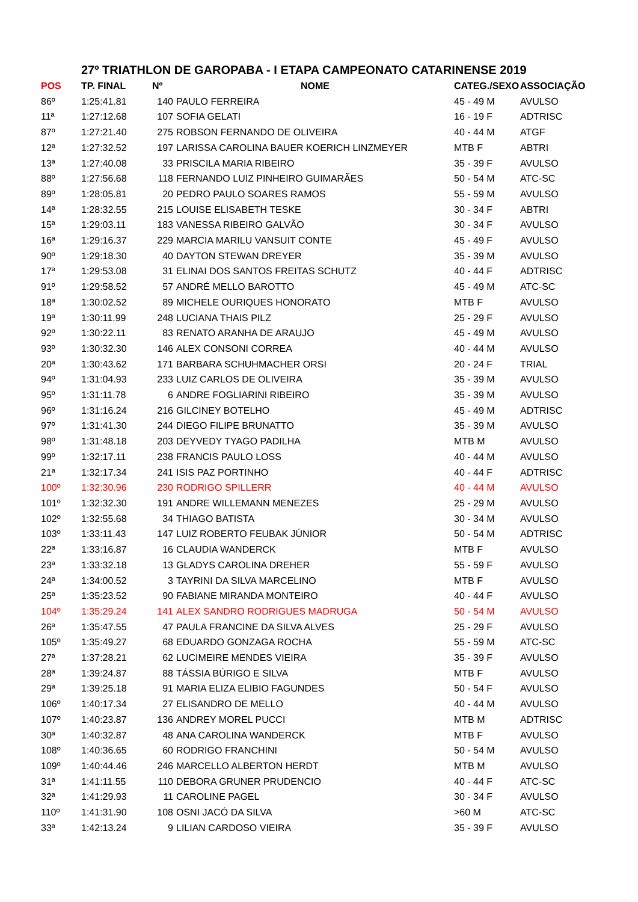27º TRIATHLON DE GAROPABA - I ETAPA CAMPEONATO CATARINENSE 2019
| POS | TP. FINAL | Nº | NOME | CATEG./SEXO | ASSOCIAÇÃO |
| --- | --- | --- | --- | --- | --- |
| 86º | 1:25:41.81 | 140 | PAULO FERREIRA | 45 - 49 M | AVULSO |
| 11ª | 1:27:12.68 | 107 | SOFIA GELATI | 16 - 19 F | ADTRISC |
| 87º | 1:27:21.40 | 275 | ROBSON FERNANDO DE OLIVEIRA | 40 - 44 M | ATGF |
| 12ª | 1:27:32.52 | 197 | LARISSA CAROLINA BAUER KOERICH LINZMEYER | MTB F | ABTRI |
| 13ª | 1:27:40.08 | 33 | PRISCILA MARIA RIBEIRO | 35 - 39 F | AVULSO |
| 88º | 1:27:56.68 | 118 | FERNANDO LUIZ PINHEIRO GUIMARÃES | 50 - 54 M | ATC-SC |
| 89º | 1:28:05.81 | 20 | PEDRO PAULO SOARES RAMOS | 55 - 59 M | AVULSO |
| 14ª | 1:28:32.55 | 215 | LOUISE ELISABETH TESKE | 30 - 34 F | ABTRI |
| 15ª | 1:29:03.11 | 183 | VANESSA RIBEIRO GALVÃO | 30 - 34 F | AVULSO |
| 16ª | 1:29:16.37 | 229 | MARCIA MARILU VANSUIT CONTE | 45 - 49 F | AVULSO |
| 90º | 1:29:18.30 | 40 | DAYTON STEWAN DREYER | 35 - 39 M | AVULSO |
| 17ª | 1:29:53.08 | 31 | ELINAI DOS SANTOS FREITAS SCHUTZ | 40 - 44 F | ADTRISC |
| 91º | 1:29:58.52 | 57 | ANDRÉ MELLO BAROTTO | 45 - 49 M | ATC-SC |
| 18ª | 1:30:02.52 | 89 | MICHELE OURIQUES HONORATO | MTB F | AVULSO |
| 19ª | 1:30:11.99 | 248 | LUCIANA THAIS PILZ | 25 - 29 F | AVULSO |
| 92º | 1:30:22.11 | 83 | RENATO ARANHA DE ARAUJO | 45 - 49 M | AVULSO |
| 93º | 1:30:32.30 | 146 | ALEX CONSONI CORREA | 40 - 44 M | AVULSO |
| 20ª | 1:30:43.62 | 171 | BARBARA SCHUHMACHER ORSI | 20 - 24 F | TRIAL |
| 94º | 1:31:04.93 | 233 | LUIZ CARLOS DE OLIVEIRA | 35 - 39 M | AVULSO |
| 95º | 1:31:11.78 | 6 | ANDRE FOGLIARINI RIBEIRO | 35 - 39 M | AVULSO |
| 96º | 1:31:16.24 | 216 | GILCINEY BOTELHO | 45 - 49 M | ADTRISC |
| 97º | 1:31:41.30 | 244 | DIEGO FILIPE BRUNATTO | 35 - 39 M | AVULSO |
| 98º | 1:31:48.18 | 203 | DEYVEDY TYAGO PADILHA | MTB M | AVULSO |
| 99º | 1:32:17.11 | 238 | FRANCIS PAULO LOSS | 40 - 44 M | AVULSO |
| 21ª | 1:32:17.34 | 241 | ISIS PAZ PORTINHO | 40 - 44 F | ADTRISC |
| 100º | 1:32:30.96 | 230 | RODRIGO SPILLERR | 40 - 44 M | AVULSO |
| 101º | 1:32:32.30 | 191 | ANDRE WILLEMANN MENEZES | 25 - 29 M | AVULSO |
| 102º | 1:32:55.68 | 34 | THIAGO BATISTA | 30 - 34 M | AVULSO |
| 103º | 1:33:11.43 | 147 | LUIZ ROBERTO FEUBAK JÚNIOR | 50 - 54 M | ADTRISC |
| 22ª | 1:33:16.87 | 16 | CLAUDIA WANDERCK | MTB F | AVULSO |
| 23ª | 1:33:32.18 | 13 | GLADYS CAROLINA DREHER | 55 - 59 F | AVULSO |
| 24ª | 1:34:00.52 | 3 | TAYRINI DA SILVA MARCELINO | MTB F | AVULSO |
| 25ª | 1:35:23.52 | 90 | FABIANE MIRANDA MONTEIRO | 40 - 44 F | AVULSO |
| 104º | 1:35:29.24 | 141 | ALEX SANDRO RODRIGUES MADRUGA | 50 - 54 M | AVULSO |
| 26ª | 1:35:47.55 | 47 | PAULA FRANCINE DA SILVA ALVES | 25 - 29 F | AVULSO |
| 105º | 1:35:49.27 | 68 | EDUARDO GONZAGA ROCHA | 55 - 59 M | ATC-SC |
| 27ª | 1:37:28.21 | 62 | LUCIMEIRE MENDES VIEIRA | 35 - 39 F | AVULSO |
| 28ª | 1:39:24.87 | 88 | TÁSSIA BÚRIGO E SILVA | MTB F | AVULSO |
| 29ª | 1:39:25.18 | 91 | MARIA ELIZA ELIBIO FAGUNDES | 50 - 54 F | AVULSO |
| 106º | 1:40:17.34 | 27 | ELISANDRO DE MELLO | 40 - 44 M | AVULSO |
| 107º | 1:40:23.87 | 136 | ANDREY MOREL PUCCI | MTB M | ADTRISC |
| 30ª | 1:40:32.87 | 48 | ANA CAROLINA WANDERCK | MTB F | AVULSO |
| 108º | 1:40:36.65 | 60 | RODRIGO FRANCHINI | 50 - 54 M | AVULSO |
| 109º | 1:40:44.46 | 246 | MARCELLO ALBERTON HERDT | MTB M | AVULSO |
| 31ª | 1:41:11.55 | 110 | DEBORA GRUNER PRUDENCIO | 40 - 44 F | ATC-SC |
| 32ª | 1:41:29.93 | 11 | CAROLINE PAGEL | 30 - 34 F | AVULSO |
| 110º | 1:41:31.90 | 108 | OSNI JACÓ DA SILVA | >60 M | ATC-SC |
| 33ª | 1:42:13.24 | 9 | LILIAN CARDOSO VIEIRA | 35 - 39 F | AVULSO |